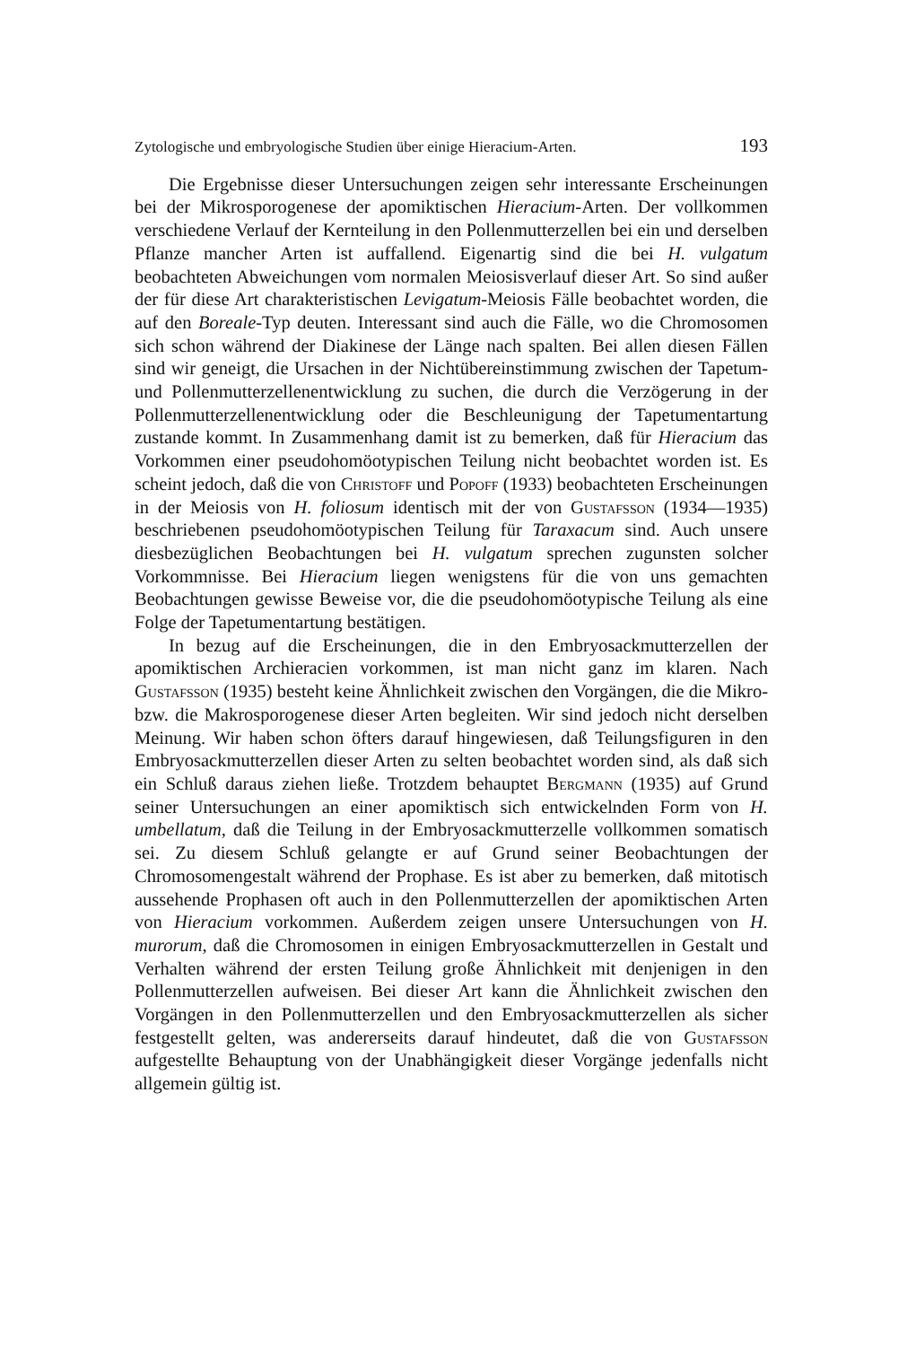Zytologische und embryologische Studien über einige Hieracium-Arten. 193
Die Ergebnisse dieser Untersuchungen zeigen sehr interessante Erscheinungen bei der Mikrosporogenese der apomiktischen Hieracium-Arten. Der vollkommen verschiedene Verlauf der Kernteilung in den Pollenmutterzellen bei ein und derselben Pflanze mancher Arten ist auffallend. Eigenartig sind die bei H. vulgatum beobachteten Abweichungen vom normalen Meiosisverlauf dieser Art. So sind außer der für diese Art charakteristischen Levigatum-Meiosis Fälle beobachtet worden, die auf den Boreale-Typ deuten. Interessant sind auch die Fälle, wo die Chromosomen sich schon während der Diakinese der Länge nach spalten. Bei allen diesen Fällen sind wir geneigt, die Ursachen in der Nichtübereinstimmung zwischen der Tapetum- und Pollenmutterzellenentwicklung zu suchen, die durch die Verzögerung in der Pollenmutterzellenentwicklung oder die Beschleunigung der Tapetumentartung zustande kommt. In Zusammenhang damit ist zu bemerken, daß für Hieracium das Vorkommen einer pseudohomöotypischen Teilung nicht beobachtet worden ist. Es scheint jedoch, daß die von Christoff und Popoff (1933) beobachteten Erscheinungen in der Meiosis von H. foliosum identisch mit der von Gustafsson (1934—1935) beschriebenen pseudohomöotypischen Teilung für Taraxacum sind. Auch unsere diesbezüglichen Beobachtungen bei H. vulgatum sprechen zugunsten solcher Vorkommnisse. Bei Hieracium liegen wenigstens für die von uns gemachten Beobachtungen gewisse Beweise vor, die die pseudohomöotypische Teilung als eine Folge der Tapetumentartung bestätigen.
In bezug auf die Erscheinungen, die in den Embryosackmutterzellen der apomiktischen Archieracien vorkommen, ist man nicht ganz im klaren. Nach Gustafsson (1935) besteht keine Ähnlichkeit zwischen den Vorgängen, die die Mikro- bzw. die Makrosporogenese dieser Arten begleiten. Wir sind jedoch nicht derselben Meinung. Wir haben schon öfters darauf hingewiesen, daß Teilungsfiguren in den Embryosackmutterzellen dieser Arten zu selten beobachtet worden sind, als daß sich ein Schluß daraus ziehen ließe. Trotzdem behauptet Bergmann (1935) auf Grund seiner Untersuchungen an einer apomiktisch sich entwickelnden Form von H. umbellatum, daß die Teilung in der Embryosackmutterzelle vollkommen somatisch sei. Zu diesem Schluß gelangte er auf Grund seiner Beobachtungen der Chromosomengestalt während der Prophase. Es ist aber zu bemerken, daß mitotisch aussehende Prophasen oft auch in den Pollenmutterzellen der apomiktischen Arten von Hieracium vorkommen. Außerdem zeigen unsere Untersuchungen von H. murorum, daß die Chromosomen in einigen Embryosackmutterzellen in Gestalt und Verhalten während der ersten Teilung große Ähnlichkeit mit denjenigen in den Pollenmutterzellen aufweisen. Bei dieser Art kann die Ähnlichkeit zwischen den Vorgängen in den Pollenmutterzellen und den Embryosackmutterzellen als sicher festgestellt gelten, was andererseits darauf hindeutet, daß die von Gustafsson aufgestellte Behauptung von der Unabhängigkeit dieser Vorgänge jedenfalls nicht allgemein gültig ist.